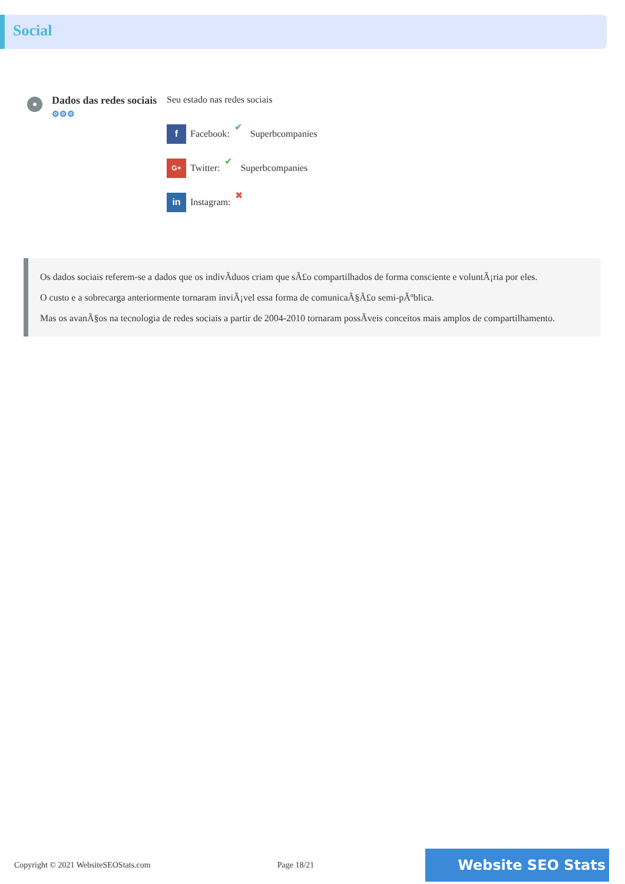Social
Dados das redes sociais
⚙⚙⚙
Seu estado nas redes sociais
f Facebook: ✔ Superbcompanies
G+ Twitter: ✔ Superbcompanies
in Instagram: ✖
Os dados sociais referem-se a dados que os indivÃduos criam que sÃ£o compartilhados de forma consciente e voluntÃ¡ria por eles.
O custo e a sobrecarga anteriormente tornaram inviÃ¡vel essa forma de comunicaÃ§Ã£o semi-pÃºblica.
Mas os avanÃ§os na tecnologia de redes sociais a partir de 2004-2010 tornaram possÃveis conceitos mais amplos de compartilhamento.
Copyright © 2021 WebsiteSEOStats.com Page 18/21 Website SEO Stats